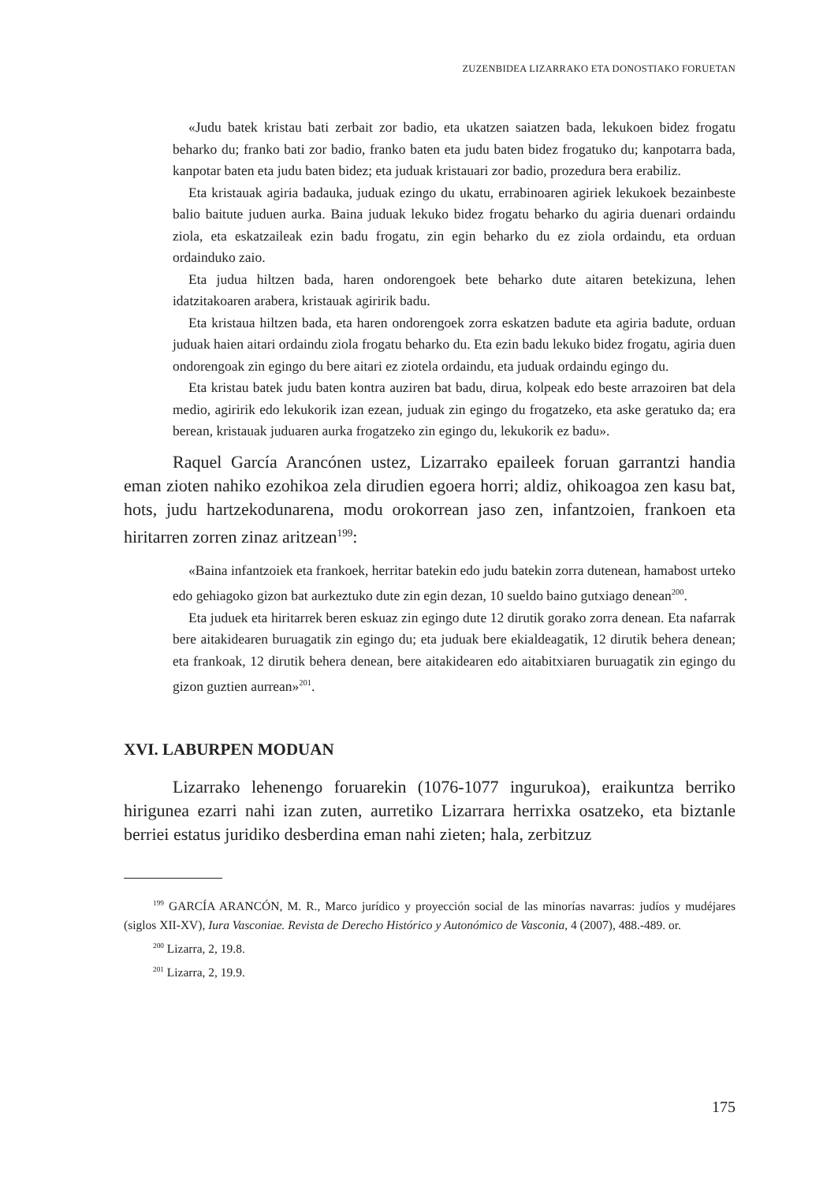ZUZENBIDEA LIZARRAKO ETA DONOSTIAKO FORUETAN
«Judu batek kristau bati zerbait zor badio, eta ukatzen saiatzen bada, lekukoen bidez frogatu beharko du; franko bati zor badio, franko baten eta judu baten bidez frogatuko du; kanpotarra bada, kanpotar baten eta judu baten bidez; eta juduak kristauari zor badio, prozedura bera erabiliz.
Eta kristauak agiria badauka, juduak ezingo du ukatu, errabinoaren agiriek lekukoek bezainbeste balio baitute juduen aurka. Baina juduak lekuko bidez frogatu beharko du agiria duenari ordaindu ziola, eta eskatzaileak ezin badu frogatu, zin egin beharko du ez ziola ordaindu, eta orduan ordainduko zaio.
Eta judua hiltzen bada, haren ondorengoek bete beharko dute aitaren betekizuna, lehen idatzitakoaren arabera, kristauak agiririk badu.
Eta kristaua hiltzen bada, eta haren ondorengoek zorra eskatzen badute eta agiria badute, orduan juduak haien aitari ordaindu ziola frogatu beharko du. Eta ezin badu lekuko bidez frogatu, agiria duen ondorengoak zin egingo du bere aitari ez ziotela ordaindu, eta juduak ordaindu egingo du.
Eta kristau batek judu baten kontra auziren bat badu, dirua, kolpeak edo beste arrazoiren bat dela medio, agiririk edo lekukorik izan ezean, juduak zin egingo du frogatzeko, eta aske geratuko da; era berean, kristauak juduaren aurka frogatzeko zin egingo du, lekukorik ez badu».
Raquel García Arancónen ustez, Lizarrako epaileek foruan garrantzi handia eman zioten nahiko ezohikoa zela dirudien egoera horri; aldiz, ohikoagoa zen kasu bat, hots, judu hartzekodunarena, modu orokorrean jaso zen, infantzoien, frankoen eta hiritarren zorren zinaz aritzean<sup>199</sup>:
«Baina infantzoiek eta frankoek, herritar batekin edo judu batekin zorra dutenean, hamabost urteko edo gehiagoko gizon bat aurkeztuko dute zin egin dezan, 10 sueldo baino gutxiago denean<sup>200</sup>.
Eta juduek eta hiritarrek beren eskuaz zin egingo dute 12 dirutik gorako zorra denean. Eta nafarrak bere aitakidearen buruagatik zin egingo du; eta juduak bere ekialdeagatik, 12 dirutik behera denean; eta frankoak, 12 dirutik behera denean, bere aitakidearen edo aitabitxiaren buruagatik zin egingo du gizon guztien aurrean»<sup>201</sup>.
XVI. LABURPEN MODUAN
Lizarrako lehenengo foruarekin (1076-1077 ingurukoa), eraikuntza berriko hirigunea ezarri nahi izan zuten, aurretiko Lizarrara herrixka osatzeko, eta biztanle berriei estatus juridiko desberdina eman nahi zieten; hala, zerbitzuz
<sup>199</sup> GARCÍA ARANCÓN, M. R., Marco jurídico y proyección social de las minorías navarras: judíos y mudéjares (siglos XII-XV), Iura Vasconiae. Revista de Derecho Histórico y Autonómico de Vasconia, 4 (2007), 488.-489. or.
<sup>200</sup> Lizarra, 2, 19.8.
<sup>201</sup> Lizarra, 2, 19.9.
175